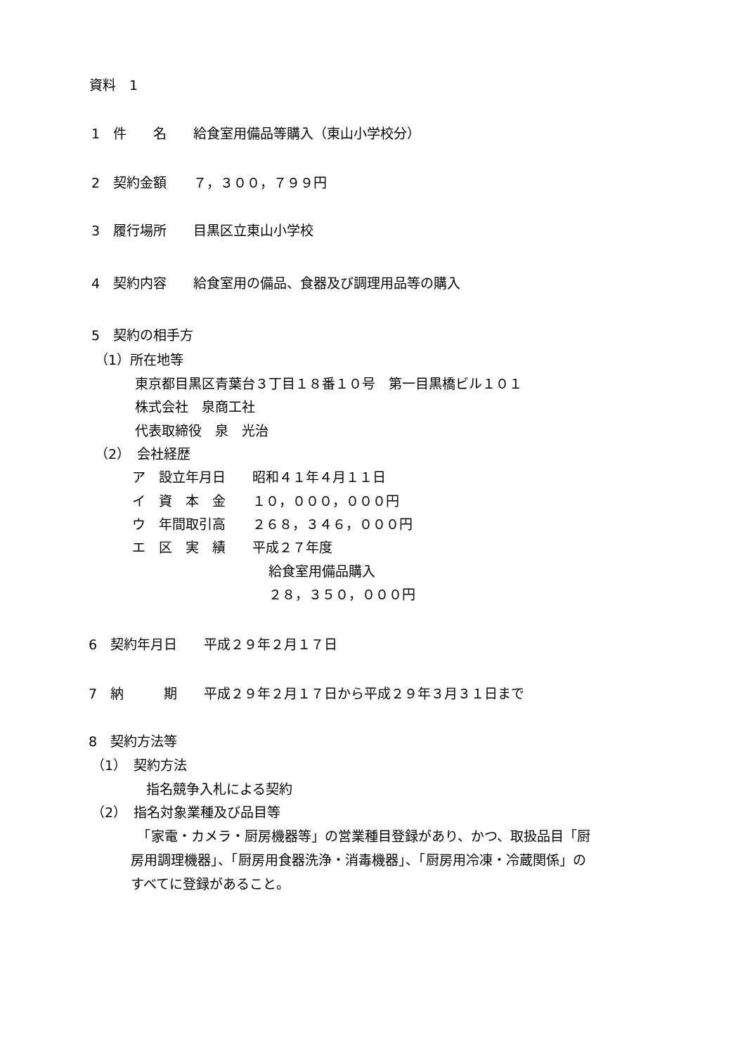資料　1
1　件　　名　　給食室用備品等購入（東山小学校分）
2　契約金額　　７，３００，７９９円
3　履行場所　　目黒区立東山小学校
4　契約内容　　給食室用の備品、食器及び調理用品等の購入
5　契約の相手方
（1）所在地等
東京都目黒区青葉台３丁目１８番１０号　第一目黒橋ビル１０１
株式会社　泉商工社
代表取締役　泉　光治
（2）　会社経歴
ア　設立年月日　　昭和４１年４月１１日
イ　資　本　金　　１０，０００，０００円
ウ　年間取引高　　２６８，３４６，０００円
エ　区　実　績　　平成２７年度
給食室用備品購入
２８，３５０，０００円
6　契約年月日　　平成２９年２月１７日
7　納　　　期　　平成２９年２月１７日から平成２９年３月３１日まで
8　契約方法等
（1）　契約方法
指名競争入札による契約
（2）　指名対象業種及び品目等
　「家電・カメラ・厨房機器等」の営業種目登録があり、かつ、取扱品目「厨
房用調理機器」、「厨房用食器洗浄・消毒機器」、「厨房用冷凍・冷蔵関係」の
すべてに登録があること。